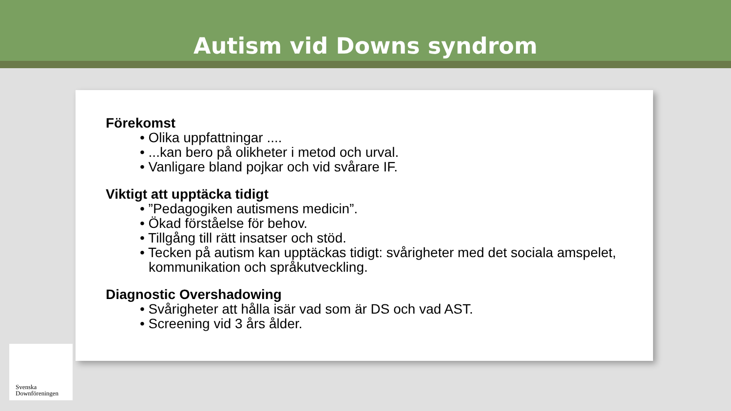Autism vid Downs syndrom
Förekomst
• Olika uppfattningar ....
• ...kan bero på olikheter i metod och urval.
• Vanligare bland pojkar och vid svårare IF.
Viktigt att upptäcka tidigt
• ”Pedagogiken autismens medicin”.
• Ökad förståelse för behov.
• Tillgång till rätt insatser och stöd.
• Tecken på autism kan upptäckas tidigt: svårigheter med det sociala amspelet, kommunikation och språkutveckling.
Diagnostic Overshadowing
• Svårigheter att hålla isär vad som är DS och vad AST.
• Screening vid 3 års ålder.
Svenska
Downföreningen